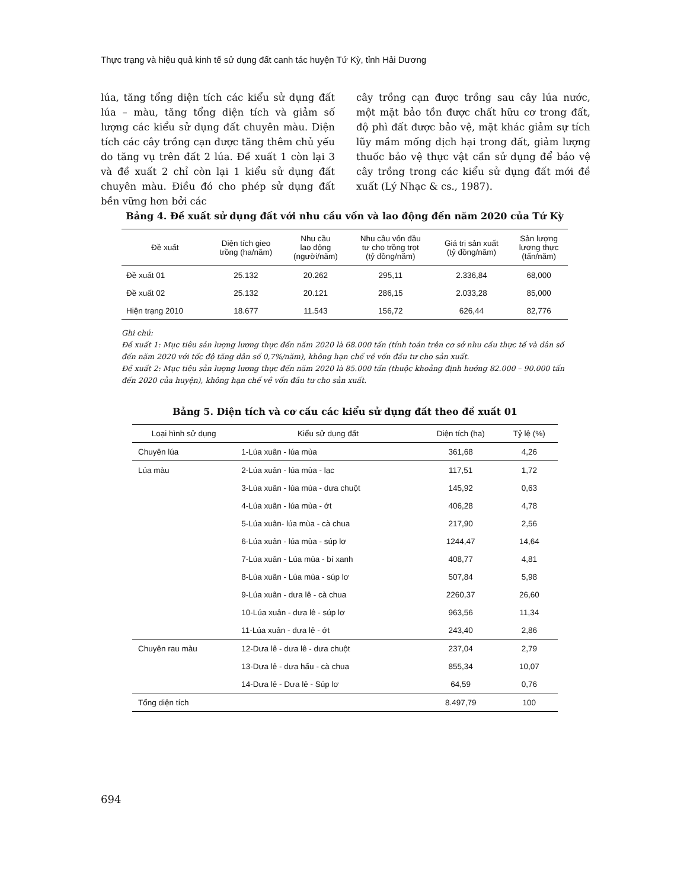Thực trạng và hiệu quả kinh tế sử dụng đất canh tác huyện Tứ Kỳ, tỉnh Hải Dương
lúa, tăng tổng diện tích các kiểu sử dụng đất lúa – màu, tăng tổng diện tích và giảm số lượng các kiểu sử dụng đất chuyên màu. Diện tích các cây trồng cạn được tăng thêm chủ yếu do tăng vụ trên đất 2 lúa. Đề xuất 1 còn lại 3 và đề xuất 2 chỉ còn lại 1 kiểu sử dụng đất chuyên màu. Điều đó cho phép sử dụng đất bền vững hơn bởi các
cây trồng cạn được trồng sau cây lúa nước, một mặt bảo tồn được chất hữu cơ trong đất, độ phì đất được bảo vệ, mặt khác giảm sự tích lũy mầm mống dịch hại trong đất, giảm lượng thuốc bảo vệ thực vật cần sử dụng để bảo vệ cây trồng trong các kiểu sử dụng đất mới đề xuất (Lý Nhạc & cs., 1987).
Bảng 4. Đề xuất sử dụng đất với nhu cầu vốn và lao động đến năm 2020 của Tứ Kỳ
| Đề xuất | Diện tích gieo trồng (ha/năm) | Nhu cầu lao động (người/năm) | Nhu cầu vốn đầu tư cho trồng trọt (tỷ đồng/năm) | Giá trị sản xuất (tỷ đồng/năm) | Sản lượng lương thực (tấn/năm) |
| --- | --- | --- | --- | --- | --- |
| Đề xuất 01 | 25.132 | 20.262 | 295,11 | 2.336,84 | 68,000 |
| Đề xuất 02 | 25.132 | 20.121 | 286,15 | 2.033,28 | 85,000 |
| Hiện trạng 2010 | 18.677 | 11.543 | 156,72 | 626,44 | 82,776 |
Ghi chú:
Đề xuất 1: Mục tiêu sản lượng lương thực đến năm 2020 là 68.000 tấn (tính toán trên cơ sở nhu cầu thực tế và dân số đến năm 2020 với tốc độ tăng dân số 0,7%/năm), không hạn chế về vốn đầu tư cho sản xuất.
Đề xuất 2: Mục tiêu sản lượng lương thực đến năm 2020 là 85.000 tấn (thuộc khoảng định hướng 82.000 – 90.000 tấn đến 2020 của huyện), không hạn chế về vốn đầu tư cho sản xuất.
Bảng 5. Diện tích và cơ cấu các kiểu sử dụng đất theo đề xuất 01
| Loại hình sử dụng | Kiểu sử dụng đất | Diện tích (ha) | Tỷ lệ (%) |
| --- | --- | --- | --- |
| Chuyên lúa | 1-Lúa xuân - lúa mùa | 361,68 | 4,26 |
| Lúa màu | 2-Lúa xuân - lúa mùa - lạc | 117,51 | 1,72 |
| | 3-Lúa xuân - lúa mùa - dưa chuột | 145,92 | 0,63 |
| | 4-Lúa xuân - lúa mùa - ớt | 406,28 | 4,78 |
| | 5-Lúa xuân- lúa mùa - cà chua | 217,90 | 2,56 |
| | 6-Lúa xuân - lúa mùa - súp lơ | 1244,47 | 14,64 |
| | 7-Lúa xuân - Lúa mùa - bí xanh | 408,77 | 4,81 |
| | 8-Lúa xuân - Lúa mùa - súp lơ | 507,84 | 5,98 |
| | 9-Lúa xuân - dưa lê - cà chua | 2260,37 | 26,60 |
| | 10-Lúa xuân - dưa lê - súp lơ | 963,56 | 11,34 |
| | 11-Lúa xuân - dưa lê - ớt | 243,40 | 2,86 |
| Chuyên rau màu | 12-Dưa lê - dưa lê - dưa chuột | 237,04 | 2,79 |
| | 13-Dưa lê - dưa hấu - cà chua | 855,34 | 10,07 |
| | 14-Dưa lê - Dưa lê - Súp lơ | 64,59 | 0,76 |
| Tổng diện tích | | 8.497,79 | 100 |
694